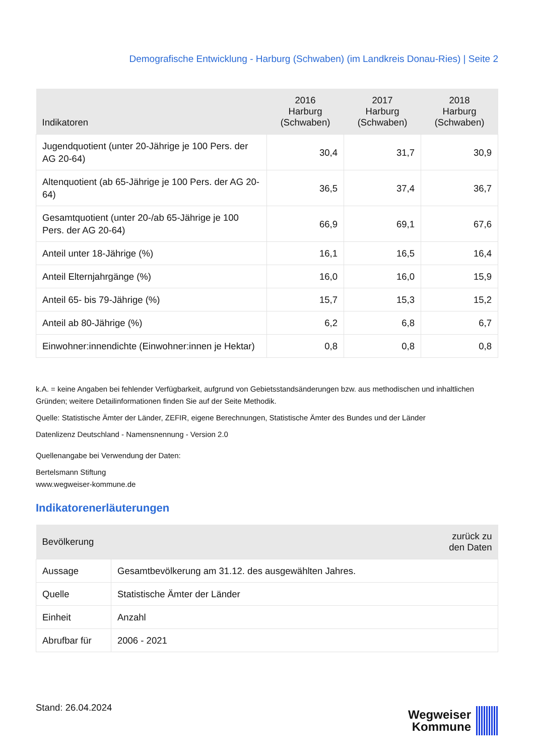Demografische Entwicklung - Harburg (Schwaben) (im Landkreis Donau-Ries) | Seite 2
| Indikatoren | 2016 Harburg (Schwaben) | 2017 Harburg (Schwaben) | 2018 Harburg (Schwaben) |
| --- | --- | --- | --- |
| Jugendquotient (unter 20-Jährige je 100 Pers. der AG 20-64) | 30,4 | 31,7 | 30,9 |
| Altenquotient (ab 65-Jährige je 100 Pers. der AG 20-64) | 36,5 | 37,4 | 36,7 |
| Gesamtquotient (unter 20-/ab 65-Jährige je 100 Pers. der AG 20-64) | 66,9 | 69,1 | 67,6 |
| Anteil unter 18-Jährige (%) | 16,1 | 16,5 | 16,4 |
| Anteil Elternjahrgänge (%) | 16,0 | 16,0 | 15,9 |
| Anteil 65- bis 79-Jährige (%) | 15,7 | 15,3 | 15,2 |
| Anteil ab 80-Jährige (%) | 6,2 | 6,8 | 6,7 |
| Einwohner:innendichte (Einwohner:innen je Hektar) | 0,8 | 0,8 | 0,8 |
k.A. = keine Angaben bei fehlender Verfügbarkeit, aufgrund von Gebietsstandsänderungen bzw. aus methodischen und inhaltlichen Gründen; weitere Detailinformationen finden Sie auf der Seite Methodik.
Quelle: Statistische Ämter der Länder, ZEFIR, eigene Berechnungen, Statistische Ämter des Bundes und der Länder
Datenlizenz Deutschland - Namensnennung - Version 2.0
Quellenangabe bei Verwendung der Daten:
Bertelsmann Stiftung
www.wegweiser-kommune.de
Indikatorenerläuterungen
| Bevölkerung | zurück zu den Daten |
| --- | --- |
| Aussage | Gesamtbevölkerung am 31.12. des ausgewählten Jahres. |
| Quelle | Statistische Ämter der Länder |
| Einheit | Anzahl |
| Abrufbar für | 2006 - 2021 |
Stand: 26.04.2024
Wegweiser
Kommune